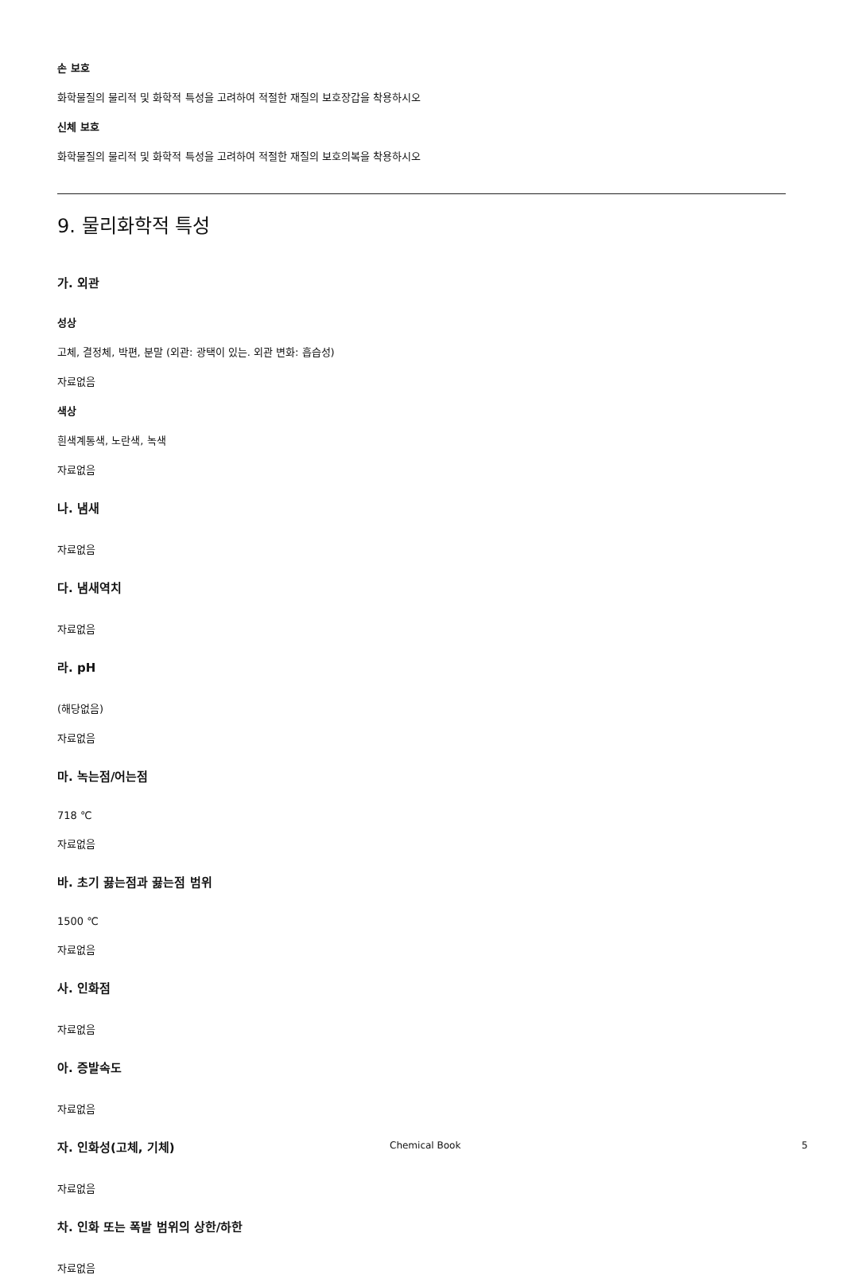손 보호
화학물질의 물리적 및 화학적 특성을 고려하여 적절한 재질의 보호장갑을 착용하시오
신체 보호
화학물질의 물리적 및 화학적 특성을 고려하여 적절한 재질의 보호의복을 착용하시오
9. 물리화학적 특성
가. 외관
성상
고체, 결정체, 박편, 분말 (외관: 광택이 있는. 외관 변화: 흡습성)
자료없음
색상
흰색계통색, 노란색, 녹색
자료없음
나. 냄새
자료없음
다. 냄새역치
자료없음
라. pH
(해당없음)
자료없음
마. 녹는점/어는점
718 ℃
자료없음
바. 초기 끓는점과 끓는점 범위
1500 ℃
자료없음
사. 인화점
자료없음
아. 증발속도
자료없음
자. 인화성(고체, 기체)
자료없음
차. 인화 또는 폭발 범위의 상한/하한
자료없음
Chemical Book 5